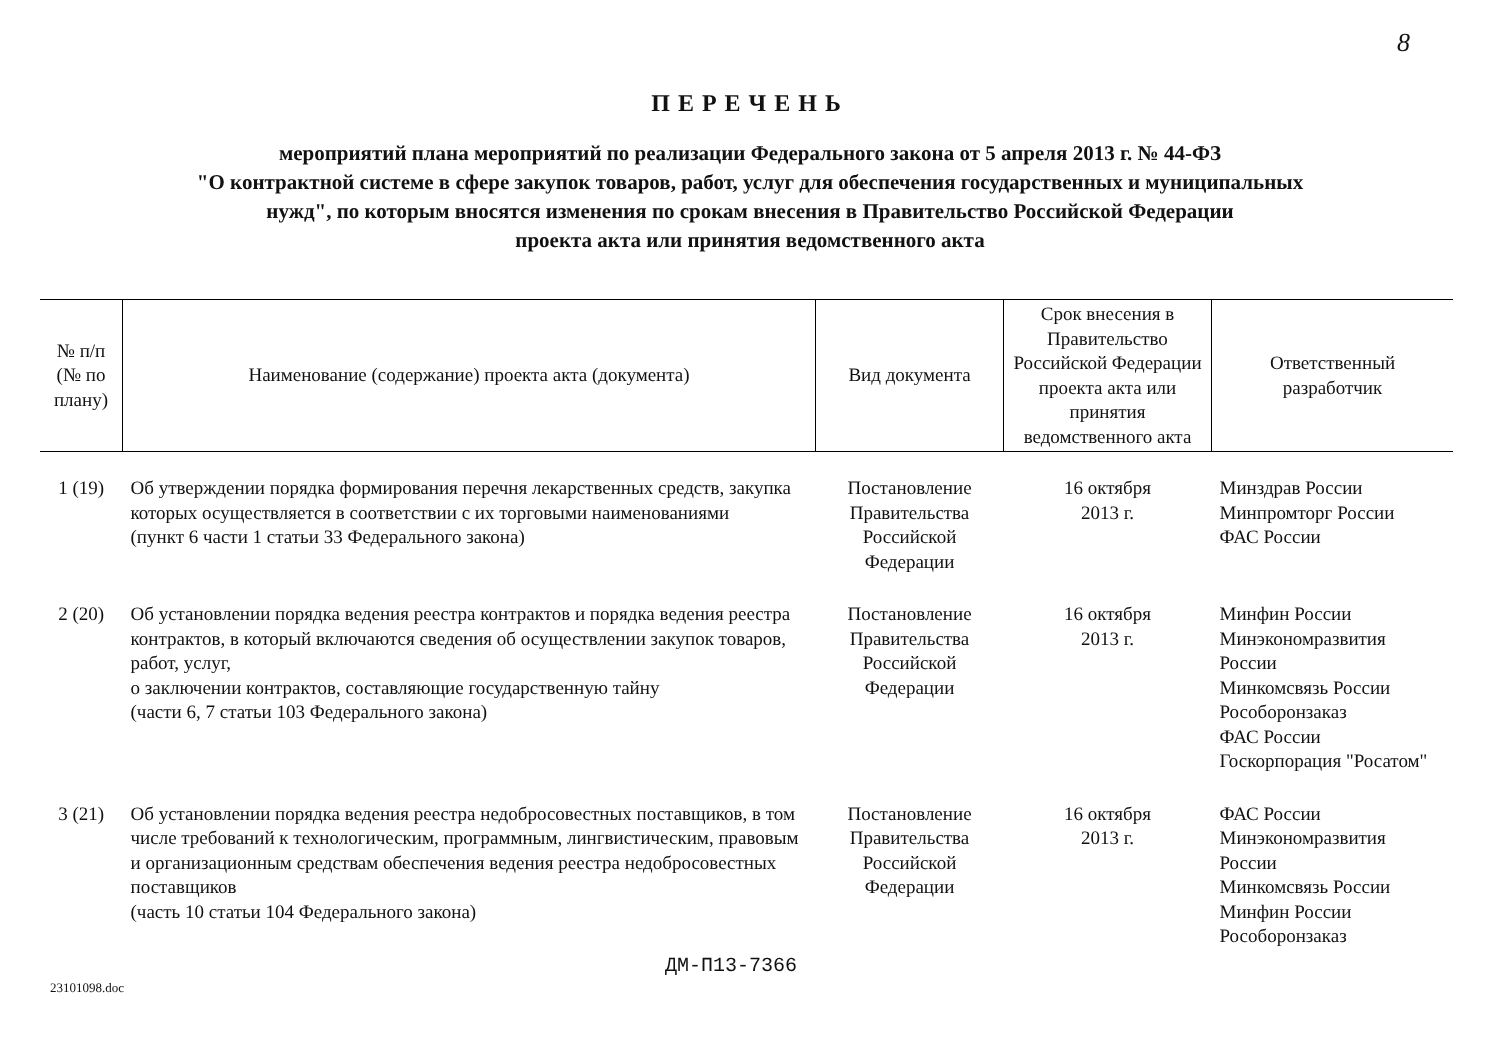8
ПЕРЕЧЕНЬ
мероприятий плана мероприятий по реализации Федерального закона от 5 апреля 2013 г. № 44-ФЗ
"О контрактной системе в сфере закупок товаров, работ, услуг для обеспечения государственных и муниципальных
нужд", по которым вносятся изменения по срокам внесения в Правительство Российской Федерации
проекта акта или принятия ведомственного акта
| № п/п (№ по плану) | Наименование (содержание) проекта акта (документа) | Вид документа | Срок внесения в Правительство Российской Федерации проекта акта или принятия ведомственного акта | Ответственный разработчик |
| --- | --- | --- | --- | --- |
| 1 (19) | Об утверждении порядка формирования перечня лекарственных средств, закупка которых осуществляется в соответствии с их торговыми наименованиями (пункт 6 части 1 статьи 33 Федерального закона) | Постановление Правительства Российской Федерации | 16 октября 2013 г. | Минздрав России Минпромторг России ФАС России |
| 2 (20) | Об установлении порядка ведения реестра контрактов и порядка ведения реестра контрактов, в который включаются сведения об осуществлении закупок товаров, работ, услуг, о заключении контрактов, составляющие государственную тайну (части 6, 7 статьи 103 Федерального закона) | Постановление Правительства Российской Федерации | 16 октября 2013 г. | Минфин России Минэкономразвития России Минкомсвязь России Рособоронзаказ ФАС России Госкорпорация "Росатом" |
| 3 (21) | Об установлении порядка ведения реестра недобросовестных поставщиков, в том числе требований к технологическим, программным, лингвистическим, правовым и организационным средствам обеспечения ведения реестра недобросовестных поставщиков (часть 10 статьи 104 Федерального закона) | Постановление Правительства Российской Федерации | 16 октября 2013 г. | ФАС России Минэкономразвития России Минкомсвязь России Минфин России Рособоронзаказ |
ДМ-П13-7366
23101098.doc